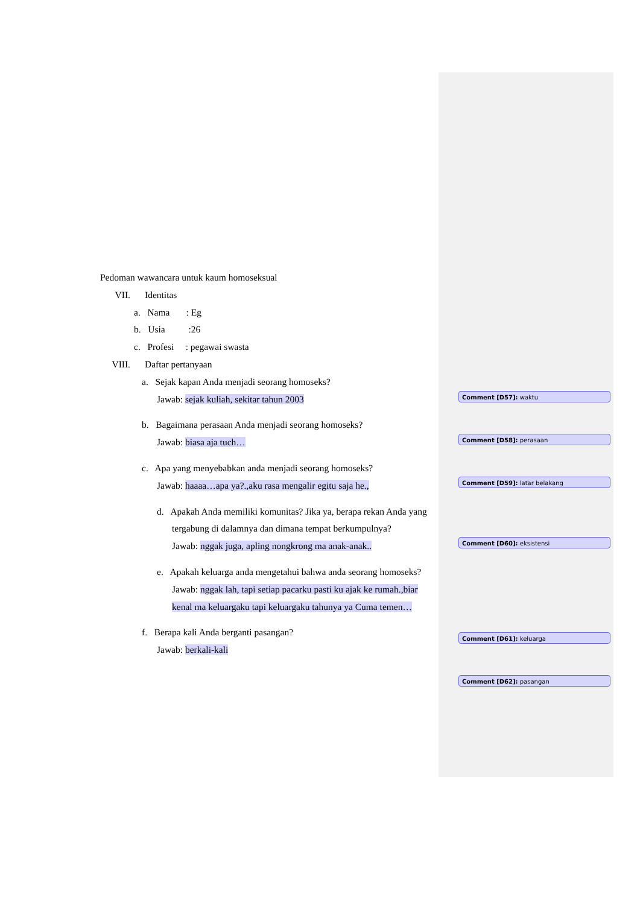Pedoman wawancara untuk kaum homoseksual
VII. Identitas
a. Nama : Eg
b. Usia :26
c. Profesi : pegawai swasta
VIII. Daftar pertanyaan
a. Sejak kapan Anda menjadi seorang homoseks?
Jawab: sejak kuliah, sekitar tahun 2003
b. Bagaimana perasaan Anda menjadi seorang homoseks?
Jawab: biasa aja tuch…
c. Apa yang menyebabkan anda menjadi seorang homoseks?
Jawab: haaaa…apa ya?.,aku rasa mengalir egitu saja he.,
d. Apakah Anda memiliki komunitas? Jika ya, berapa rekan Anda yang tergabung di dalamnya dan dimana tempat berkumpulnya?
Jawab: nggak juga, apling nongkrong ma anak-anak..
e. Apakah keluarga anda mengetahui bahwa anda seorang homoseks?
Jawab: nggak lah, tapi setiap pacarku pasti ku ajak ke rumah.,biar kenal ma keluargaku tapi keluargaku tahunya ya Cuma temen…
f. Berapa kali Anda berganti pasangan?
Jawab: berkali-kali
Comment [D57]: waktu
Comment [D58]: perasaan
Comment [D59]: latar belakang
Comment [D60]: eksistensi
Comment [D61]: keluarga
Comment [D62]: pasangan